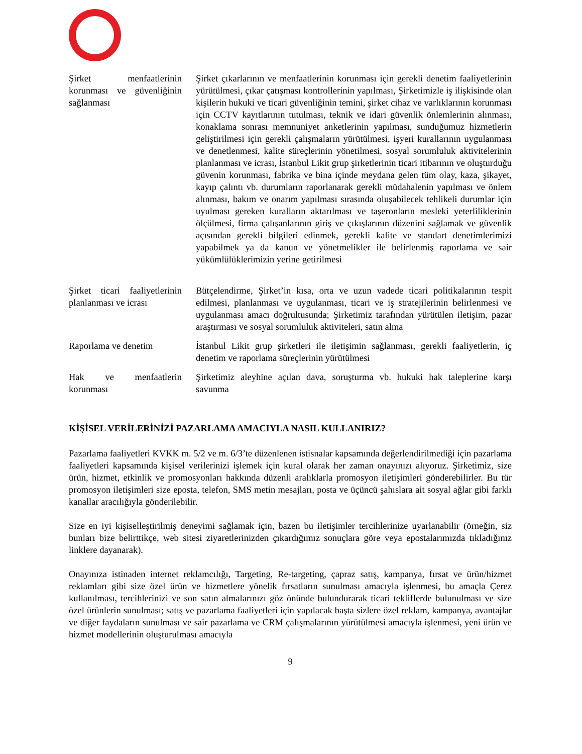| Şirket menfaatlerinin korunması ve güvenliğinin sağlanması | Şirket çıkarlarının ve menfaatlerinin korunması için gerekli denetim faaliyetlerinin yürütülmesi, çıkar çatışması kontrollerinin yapılması, Şirketimizle iş ilişkisinde olan kişilerin hukuki ve ticari güvenliğinin temini, şirket cihaz ve varlıklarının korunması için CCTV kayıtlarının tutulması, teknik ve idari güvenlik önlemlerinin alınması, konaklama sonrası memnuniyet anketlerinin yapılması, sunduğumuz hizmetlerin geliştirilmesi için gerekli çalışmaların yürütülmesi, işyeri kurallarının uygulanması ve denetlenmesi, kalite süreçlerinin yönetilmesi, sosyal sorumluluk aktivitelerinin planlanması ve icrası, İstanbul Likit grup şirketlerinin ticari itibarının ve oluşturduğu güvenin korunması, fabrika ve bina içinde meydana gelen tüm olay, kaza, şikayet, kayıp çalıntı vb. durumların raporlanarak gerekli müdahalenin yapılması ve önlem alınması, bakım ve onarım yapılması sırasında oluşabilecek tehlikeli durumlar için uyulması gereken kuralların aktarılması ve taşeronların mesleki yeterliliklerinin ölçülmesi, firma çalışanlarının giriş ve çıkışlarının düzenini sağlamak ve güvenlik açısından gerekli bilgileri edinmek, gerekli kalite ve standart denetimlerimizi yapabilmek ya da kanun ve yönetmelikler ile belirlenmiş raporlama ve sair yükümlülüklerimizin yerine getirilmesi |
| Şirket ticari faaliyetlerinin planlanması ve icrası | Bütçelendirme, Şirket’in kısa, orta ve uzun vadede ticari politikalarının tespit edilmesi, planlanması ve uygulanması, ticari ve iş stratejilerinin belirlenmesi ve uygulanması amacı doğrultusunda; Şirketimiz tarafından yürütülen iletişim, pazar araştırması ve sosyal sorumluluk aktiviteleri, satın alma |
| Raporlama ve denetim | İstanbul Likit grup şirketleri ile iletişimin sağlanması, gerekli faaliyetlerin, iç denetim ve raporlama süreçlerinin yürütülmesi |
| Hak ve menfaatlerin korunması | Şirketimiz aleyhine açılan dava, soruşturma vb. hukuki hak taleplerine karşı savunma |
KİŞİSEL VERİLERİNİZİ PAZARLAMA AMACIYLA NASIL KULLANIRIZ?
Pazarlama faaliyetleri KVKK m. 5/2 ve m. 6/3’te düzenlenen istisnalar kapsamında değerlendirilmediği için pazarlama faaliyetleri kapsamında kişisel verilerinizi işlemek için kural olarak her zaman onayınızı alıyoruz. Şirketimiz, size ürün, hizmet, etkinlik ve promosyonları hakkında düzenli aralıklarla promosyon iletişimleri gönderebilirler. Bu tür promosyon iletişimleri size eposta, telefon, SMS metin mesajları, posta ve üçüncü şahıslara ait sosyal ağlar gibi farklı kanallar aracılığıyla gönderilebilir.
Size en iyi kişiselleştirilmiş deneyimi sağlamak için, bazen bu iletişimler tercihlerinize uyarlanabilir (örneğin, siz bunları bize belirttikçe, web sitesi ziyaretlerinizden çıkardığımız sonuçlara göre veya epostalarımızda tıkladığınız linklere dayanarak).
Onayınıza istinaden internet reklamcılığı, Targeting, Re-targeting, çapraz satış, kampanya, fırsat ve ürün/hizmet reklamları gibi size özel ürün ve hizmetlere yönelik fırsatların sunulması amacıyla işlenmesi, bu amaçla Çerez kullanılması, tercihlerinizi ve son satın almalarınızı göz önünde bulundurarak ticari tekliflerde bulunulması ve size özel ürünlerin sunulması; satış ve pazarlama faaliyetleri için yapılacak başta sizlere özel reklam, kampanya, avantajlar ve diğer faydaların sunulması ve sair pazarlama ve CRM çalışmalarının yürütülmesi amacıyla işlenmesi, yeni ürün ve hizmet modellerinin oluşturulması amacıyla
9